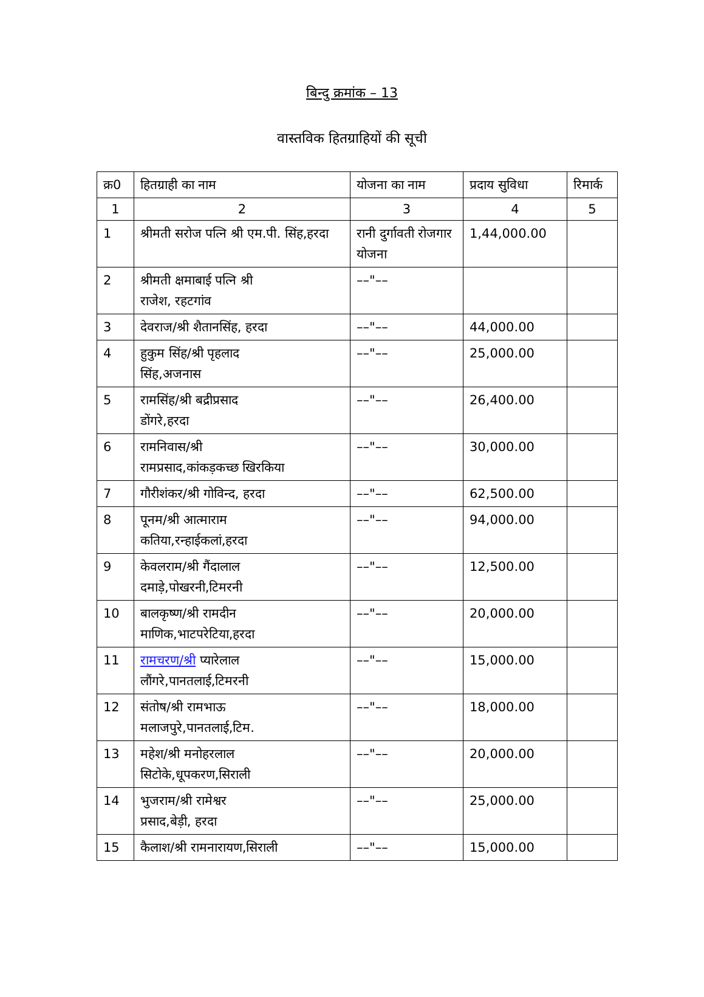बिन्दु क्रमांक – 13
वास्तविक हितग्राहियों की सूची
| क्र0 | हितग्राही का नाम | योजना का नाम | प्रदाय सुविधा | रिमार्क |
| --- | --- | --- | --- | --- |
| 1 | 2 | 3 | 4 | 5 |
| 1 | श्रीमती सरोज पत्नि श्री एम.पी. सिंह,हरदा | रानी दुर्गावती रोजगार योजना | 1,44,000.00 | |
| 2 | श्रीमती क्षमाबाई पत्नि श्री राजेश, रहटगांव | ––"–– | | |
| 3 | देवराज/श्री शैतानसिंह, हरदा | ––"–– | 44,000.00 | |
| 4 | हुकुम सिंह/श्री पृहलाद सिंह,अजनास | ––"–– | 25,000.00 | |
| 5 | रामसिंह/श्री बद्रीप्रसाद डोंगरे,हरदा | ––"–– | 26,400.00 | |
| 6 | रामनिवास/श्री रामप्रसाद,कांकड़कच्छ खिरकिया | ––"–– | 30,000.00 | |
| 7 | गौरीशंकर/श्री गोविन्द, हरदा | ––"–– | 62,500.00 | |
| 8 | पूनम/श्री आत्माराम कतिया,रन्हाईकलां,हरदा | ––"–– | 94,000.00 | |
| 9 | केवलराम/श्री गैंदालाल दमाड़े,पोखरनी,टिमरनी | ––"–– | 12,500.00 | |
| 10 | बालकृष्ण/श्री रामदीन माणिक,भाटपरेटिया,हरदा | ––"–– | 20,000.00 | |
| 11 | रामचरण/श्री प्यारेलाल लौंगरे,पानतलाई,टिमरनी | ––"–– | 15,000.00 | |
| 12 | संतोष/श्री रामभाऊ मलाजपुरे,पानतलाई,टिम. | ––"–– | 18,000.00 | |
| 13 | महेश/श्री मनोहरलाल सिटोके,धूपकरण,सिराली | ––"–– | 20,000.00 | |
| 14 | भुजराम/श्री रामेश्वर प्रसाद,बेड़ी, हरदा | ––"–– | 25,000.00 | |
| 15 | कैलाश/श्री रामनारायण,सिराली | ––"–– | 15,000.00 | |